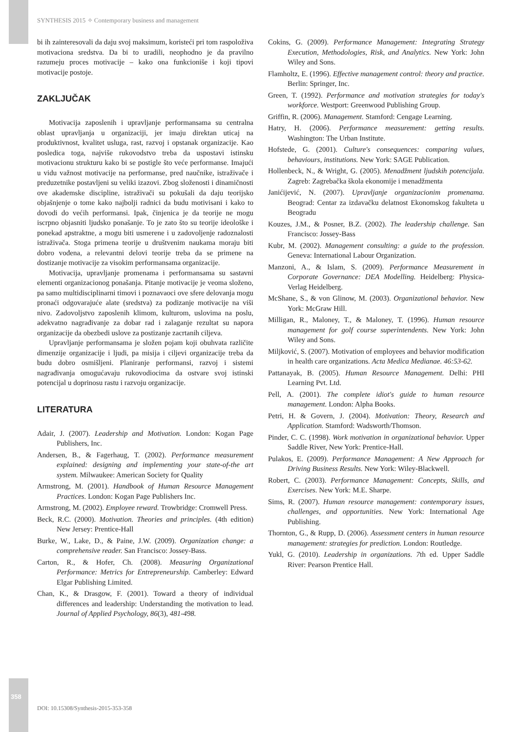SYNTHESIS 2015 ✧ Contemporary business and management
bi ih zainteresovali da daju svoj maksimum, koristeći pri tom raspoloživa motivaciona sredstva. Da bi to uradili, neophodno je da pravilno razumeju proces motivacije – kako ona funkcioniše i koji tipovi motivacije postoje.
ZAKLJUČAK
Motivacija zaposlenih i upravljanje performansama su centralna oblast upravljanja u organizaciji, jer imaju direktan uticaj na produktivnost, kvalitet usluga, rast, razvoj i opstanak organizacije. Kao posledica toga, najviše rukovodstvo treba da uspostavi istinsku motivacionu strukturu kako bi se postigle što veće performanse. Imajući u vidu važnost motivacije na performanse, pred naučnike, istraživače i preduzetnike postavljeni su veliki izazovi. Zbog složenosti i dinamičnosti ove akademske discipline, istraživači su pokušali da daju teorijsko objašnjenje o tome kako najbolji radnici da budu motivisani i kako to dovodi do većih performansi. Ipak, činjenica je da teorije ne mogu iscrpno objasniti ljudsko ponašanje. To je zato što su teorije ideološke i ponekad apstraktne, a mogu biti usmerene i u zadovoljenje radoznalosti istraživača. Stoga primena teorije u društvenim naukama moraju biti dobro vođena, a relevantni delovi teorije treba da se primene na dostizanje motivacije za visokim performansama organizacije.
Motivacija, upravljanje promenama i performansama su sastavni elementi organizacionog ponašanja. Pitanje motivacije je veoma složeno, pa samo multidisciplinarni timovi i poznavaoci ove sfere delovanja mogu pronaći odgovarajuće alate (sredstva) za podizanje motivacije na viši nivo. Zadovoljstvo zaposlenih klimom, kulturom, uslovima na poslu, adekvatno nagrađivanje za dobar rad i zalaganje rezultat su napora organizacije da obezbedi uslove za postizanje zacrtanih ciljeva.
Upravljanje performansama je složen pojam koji obuhvata različite dimenzije organizacije i ljudi, pa misija i ciljevi organizacije treba da budu dobro osmišljeni. Planiranje performansi, razvoj i sistemi nagrađivanja omogućavaju rukovodiocima da ostvare svoj istinski potencijal u doprinosu rastu i razvoju organizacije.
LITERATURA
Adair, J. (2007). Leadership and Motivation. London: Kogan Page Publishers, Inc.
Andersen, B., & Fagerhaug, T. (2002). Performance measurement explained: designing and implementing your state-of-the art system. Milwaukee: American Society for Quality
Armstrong, M. (2001). Handbook of Human Resource Management Practices. London: Kogan Page Publishers Inc.
Armstrong, M. (2002). Employee reward. Trowbridge: Cromwell Press.
Beck, R.C. (2000). Motivation. Theories and principles. (4th edition) New Jersey: Prentice-Hall
Burke, W., Lake, D., & Paine, J.W. (2009). Organization change: a comprehensive reader. San Francisco: Jossey-Bass.
Carton, R., & Hofer, Ch. (2008). Measuring Organizational Performance: Metrics for Entrepreneurship. Camberley: Edward Elgar Publishing Limited.
Chan, K., & Drasgow, F. (2001). Toward a theory of individual differences and leadership: Understanding the motivation to lead. Journal of Applied Psychology, 86(3), 481-498.
Cokins, G. (2009). Performance Management: Integrating Strategy Execution, Methodologies, Risk, and Analytics. New York: John Wiley and Sons.
Flamholtz, E. (1996). Effective management control: theory and practice. Berlin: Springer, Inc.
Green, T. (1992). Performance and motivation strategies for today's workforce. Westport: Greenwood Publishing Group.
Griffin, R. (2006). Management. Stamford: Cengage Learning.
Hatry, H. (2006). Performance measurement: getting results. Washington: The Urban Institute.
Hofstede, G. (2001). Culture's consequences: comparing values, behaviours, institutions. New York: SAGE Publication.
Hollenbeck, N., & Wright, G. (2005). Menadžment ljudskih potencijala. Zagreb: Zagrebačka škola ekonomije i menadžmenta
Janićijević, N. (2007). Upravljanje organizacionim promenama. Beograd: Centar za izdavačku delatnost Ekonomskog fakulteta u Beogradu
Kouzes, J.M., & Posner, B.Z. (2002). The leadership challenge. San Francisco: Jossey-Bass
Kubr, M. (2002). Management consulting: a guide to the profession. Geneva: International Labour Organization.
Manzoni, A., & Islam, S. (2009). Performance Measurement in Corporate Governance: DEA Modelling. Heidelberg: Physica-Verlag Heidelberg.
McShane, S., & von Glinow, M. (2003). Organizational behavior. New York: McGraw Hill.
Milligan, R., Maloney, T., & Maloney, T. (1996). Human resource management for golf course superintendents. New York: John Wiley and Sons.
Miljković, S. (2007). Motivation of employees and behavior modification in health care organizations. Acta Medica Medianae. 46:53-62.
Pattanayak, B. (2005). Human Resource Management. Delhi: PHI Learning Pvt. Ltd.
Pell, A. (2001). The complete idiot's guide to human resource management. London: Alpha Books.
Petri, H. & Govern, J. (2004). Motivation: Theory, Research and Application. Stamford: Wadsworth/Thomson.
Pinder, C. C. (1998). Work motivation in organizational behavior. Upper Saddle River, New York: Prentice-Hall.
Pulakos, E. (2009). Performance Management: A New Approach for Driving Business Results. New York: Wiley-Blackwell.
Robert, C. (2003). Performance Management: Concepts, Skills, and Exercises. New York: M.E. Sharpe.
Sims, R. (2007). Human resource management: contemporary issues, challenges, and opportunities. New York: International Age Publishing.
Thornton, G., & Rupp, D. (2006). Assessment centers in human resource management: strategies for prediction. London: Routledge.
Yukl, G. (2010). Leadership in organizations. 7th ed. Upper Saddle River: Pearson Prentice Hall.
358
DOI: 10.15308/Synthesis-2015-353-358